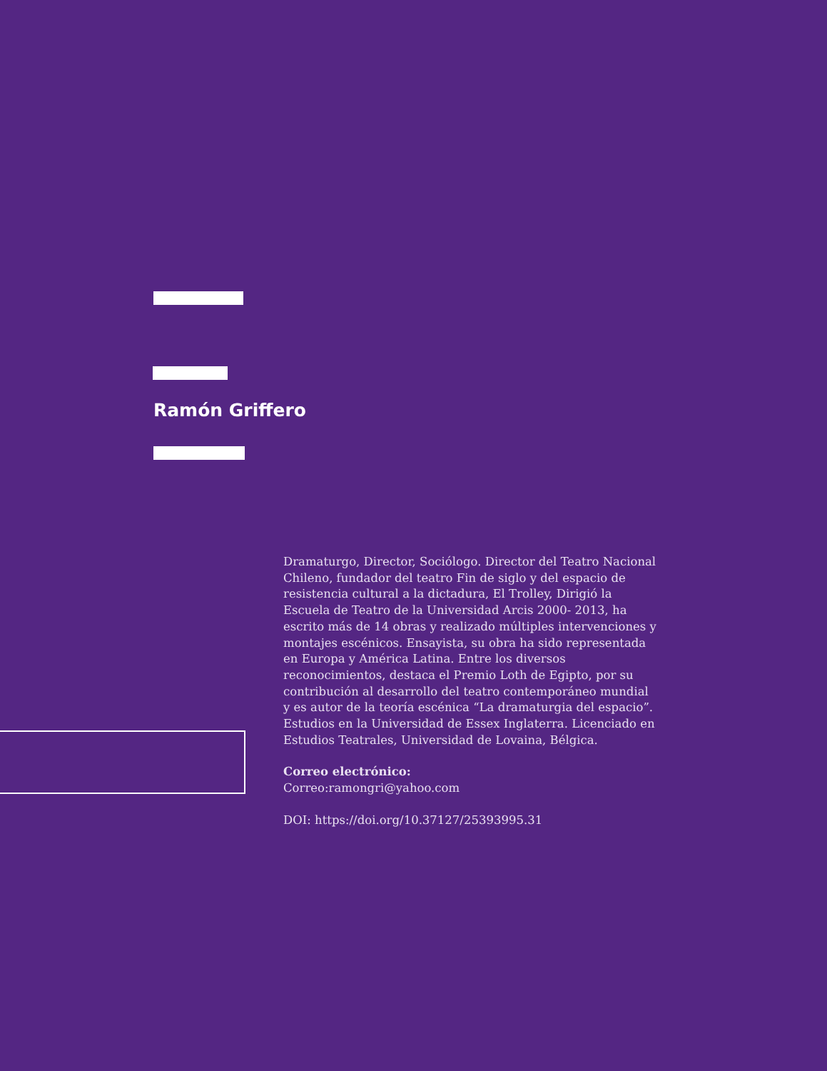Ramón Griffero
Dramaturgo, Director, Sociólogo. Director del Teatro Nacional Chileno, fundador del teatro Fin de siglo y del espacio de resistencia cultural a la dictadura, El Trolley, Dirigió la Escuela de Teatro de la Universidad Arcis 2000- 2013, ha escrito más de 14 obras y realizado múltiples intervenciones y montajes escénicos. Ensayista, su obra ha sido representada en Europa y América Latina. Entre los diversos reconocimientos, destaca el Premio Loth de Egipto, por su contribución al desarrollo del teatro contemporáneo mundial y es autor de la teoría escénica “La dramaturgia del espacio”. Estudios en la Universidad de Essex Inglaterra. Licenciado en Estudios Teatrales, Universidad de Lovaina, Bélgica.
Correo electrónico:
Correo:ramongri@yahoo.com
DOI: https://doi.org/10.37127/25393995.31